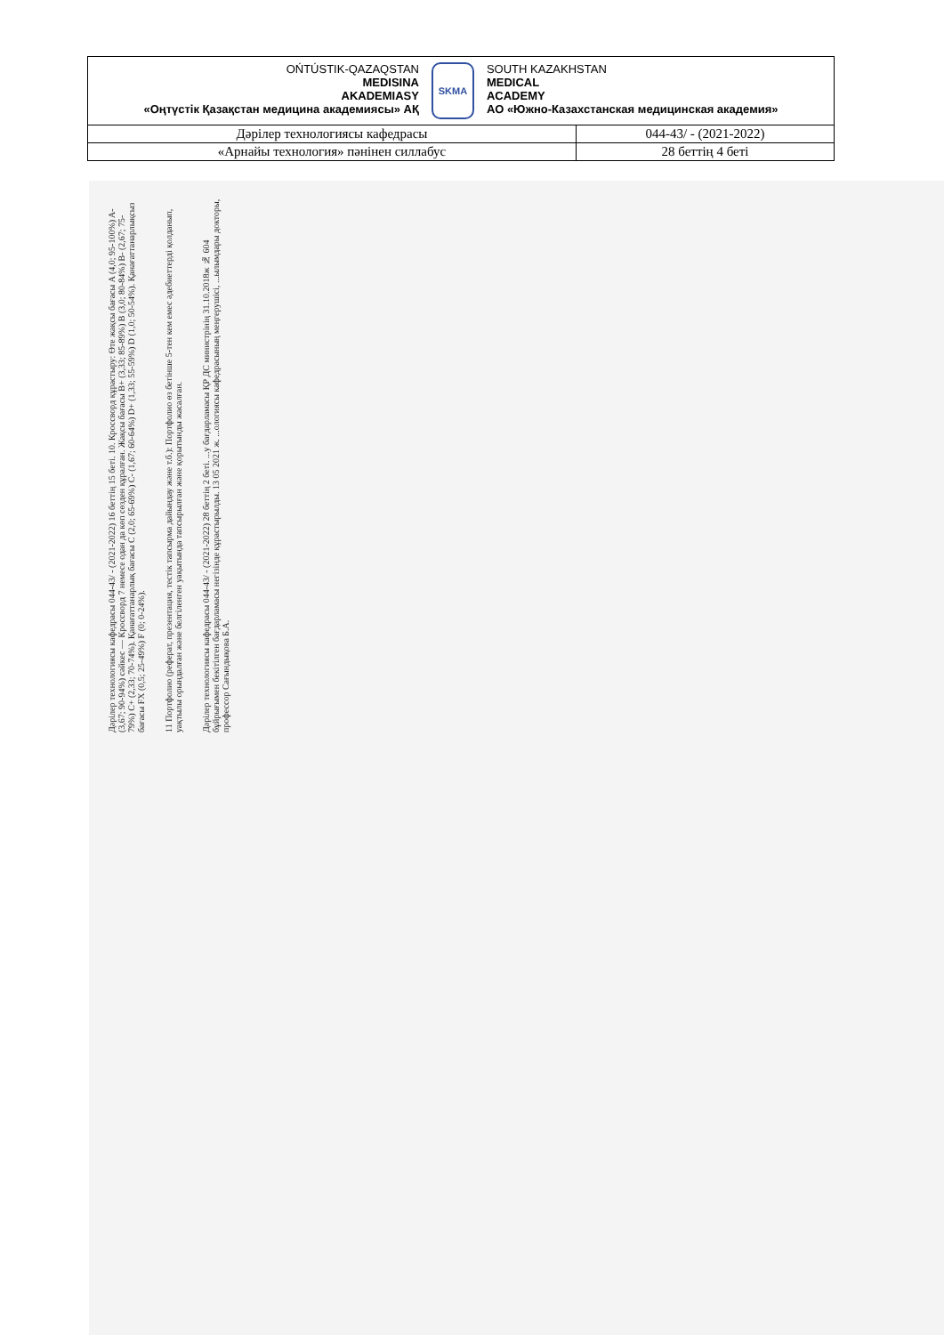OŃTÚSTIK-QAZAQSTAN
MEDISINA
AKADEMIASY
«Оңтүстік Қазақстан медицина академиясы» АҚ
SKMA
SOUTH KAZAKHSTAN
MEDICAL
ACADEMY
АО «Южно-Казахстанская медицинская академия»
| Дәрілер технологиясы кафедрасы | 044-43/ - (2021-2022) |
| «Арнайы технология» пәнінен силлабус | 28 беттің 4 беті |
Дәрілер технологиясы кафедрасы 044-43/ - (2021-2022) 16 беттің 15 беті. 10. Кроссворд құрастыру: Өте жақсы бағасы A (4,0; 95-100%) A- (3,67; 90-94%) сәйкес — Кроссворд 7 немесе одан да көп сөзден құралған. Жақсы бағасы B+ (3,33; 85-89%) B (3,0; 80-84%) B- (2,67; 75-79%) C+ (2,33; 70-74%). Қанағаттанарлық бағасы C (2,0; 65-69%) C- (1,67; 60-64%) D+ (1,33; 55-59%) D (1,0; 50-54%). Қанағаттанарлықсыз бағасы FX (0,5; 25-49%) F (0; 0-24%).
11 Портфолио (реферат, презентация, тестік тапсырма дайындау және т.б.): Портфолио өз бетінше 5-тен кем емес әдебиеттерді қолданып, уақтылы орындалған және белгіленген уақытында тапсырылған және қорытынды жасалған.
Дәрілер технологиясы кафедрасы 044-43/ - (2021-2022) 28 беттің 2 беті. ...у бағдарламасы ҚР ДС министрінің 31.10.2018ж № 604 бұйрығымен бекітілген бағдарламасы негізінде құрастырылды. 13 05 2021 ж. ...ологиясы кафедрасының меңгерушісі, ...ылымдары докторы, профессор Сағындықова Б.А.